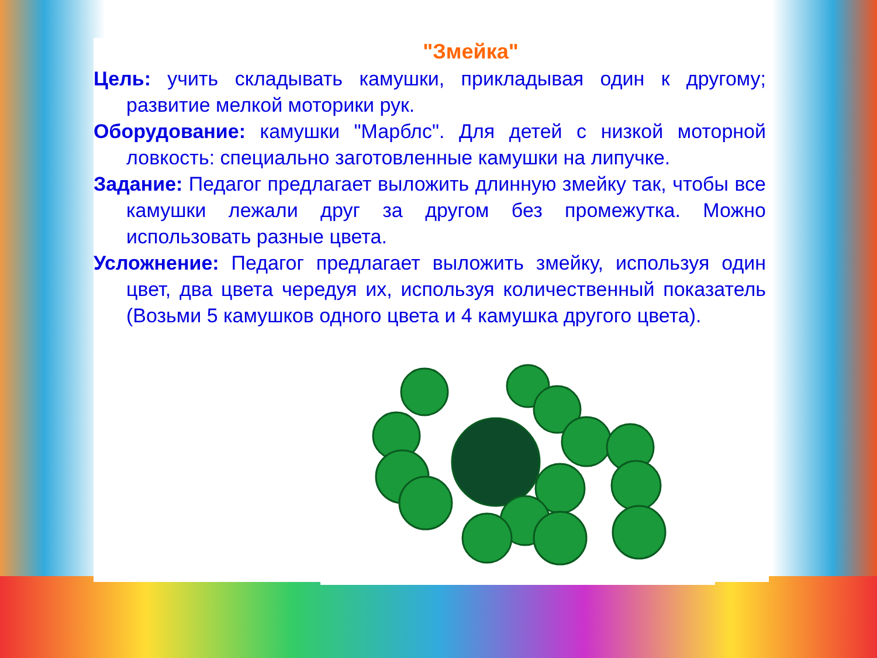"Змейка"
Цель: учить складывать камушки, прикладывая один к другому; развитие мелкой моторики рук.
Оборудование: камушки "Марблс". Для детей с низкой моторной ловкость: специально заготовленные камушки на липучке.
Задание: Педагог предлагает выложить длинную змейку так, чтобы все камушки лежали друг за другом без промежутка. Можно использовать разные цвета.
Усложнение: Педагог предлагает выложить змейку, используя один цвет, два цвета чередуя их, используя количественный показатель (Возьми 5 камушков одного цвета и 4 камушка другого цвета).